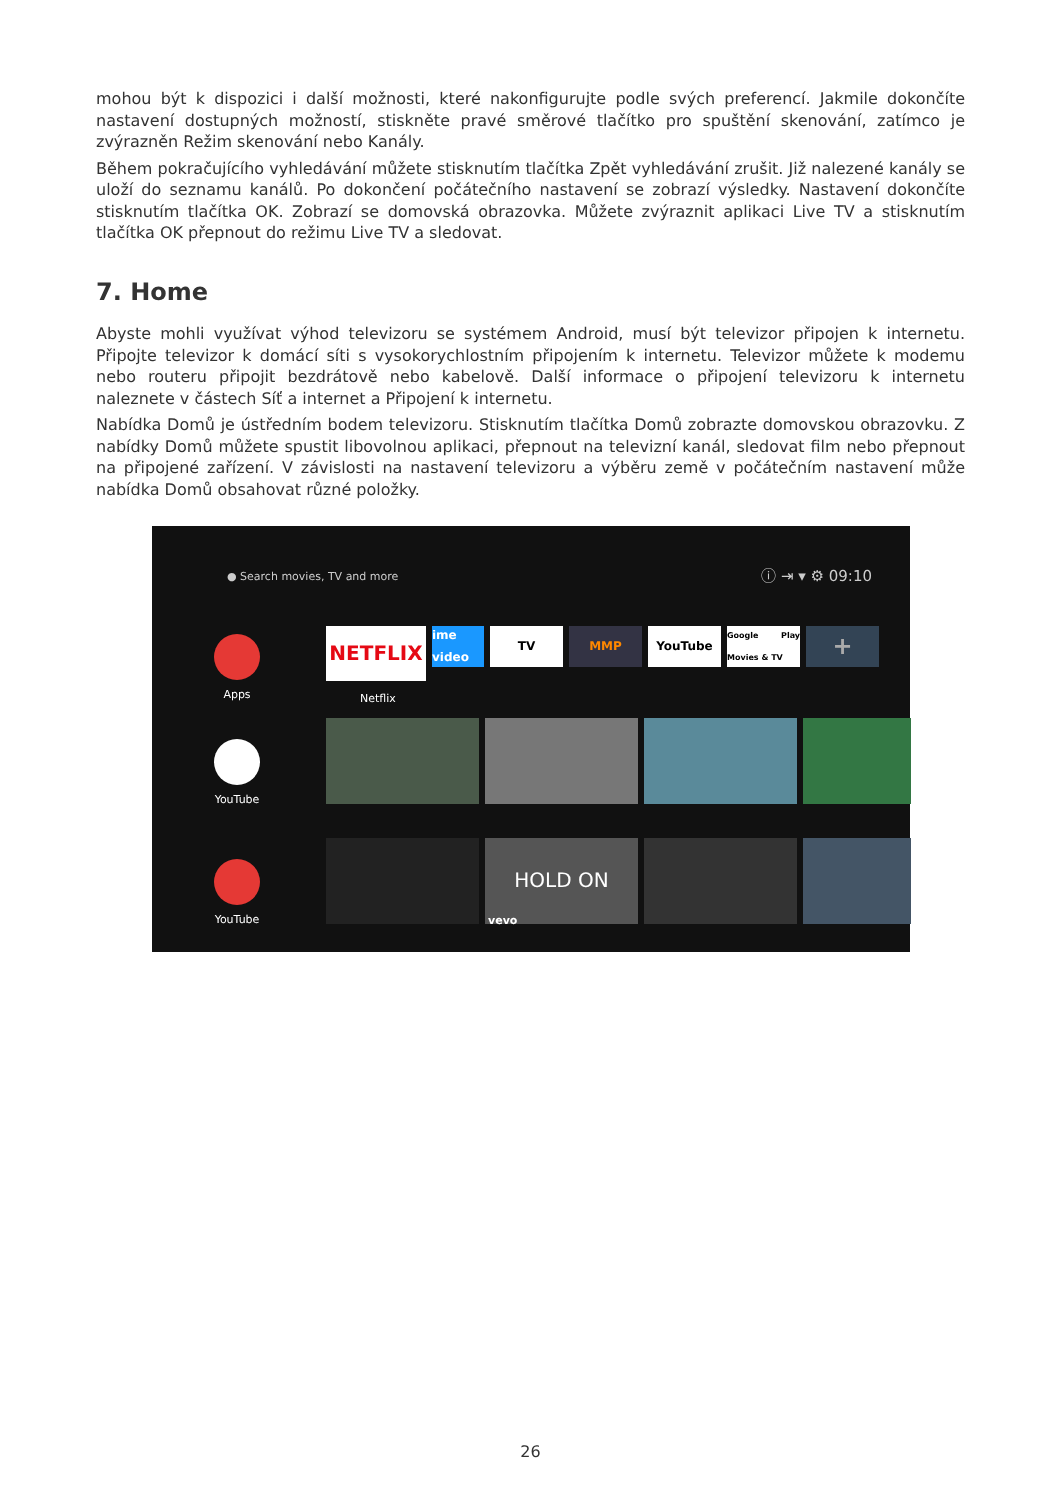mohou být k dispozici i další možnosti, které nakonfigurujte podle svých preferencí. Jakmile dokončíte nastavení dostupných možností, stiskněte pravé směrové tlačítko pro spuštění skenování, zatímco je zvýrazněn Režim skenování nebo Kanály.
Během pokračujícího vyhledávání můžete stisknutím tlačítka Zpět vyhledávání zrušit. Již nalezené kanály se uloží do seznamu kanálů. Po dokončení počátečního nastavení se zobrazí výsledky. Nastavení dokončíte stisknutím tlačítka OK. Zobrazí se domovská obrazovka. Můžete zvýraznit aplikaci Live TV a stisknutím tlačítka OK přepnout do režimu Live TV a sledovat.
7. Home
Abyste mohli využívat výhod televizoru se systémem Android, musí být televizor připojen k internetu. Připojte televizor k domácí síti s vysokorychlostním připojením k internetu. Televizor můžete k modemu nebo routeru připojit bezdrátově nebo kabelově. Další informace o připojení televizoru k internetu naleznete v částech Síť a internet a Připojení k internetu.
Nabídka Domů je ústředním bodem televizoru. Stisknutím tlačítka Domů zobrazte domovskou obrazovku. Z nabídky Domů můžete spustit libovolnou aplikaci, přepnout na televizní kanál, sledovat film nebo přepnout na připojené zařízení. V závislosti na nastavení televizoru a výběru země v počátečním nastavení může nabídka Domů obsahovat různé položky.
● Search movies, TV and more ⓘ ⇥ ▾ ⚙ 09:10
Apps
YouTube
YouTube
NETFLIX
ime video
TV MMP YouTube
Google Play Movies & TV
+
Netflix
HOLD ON
vevo
26